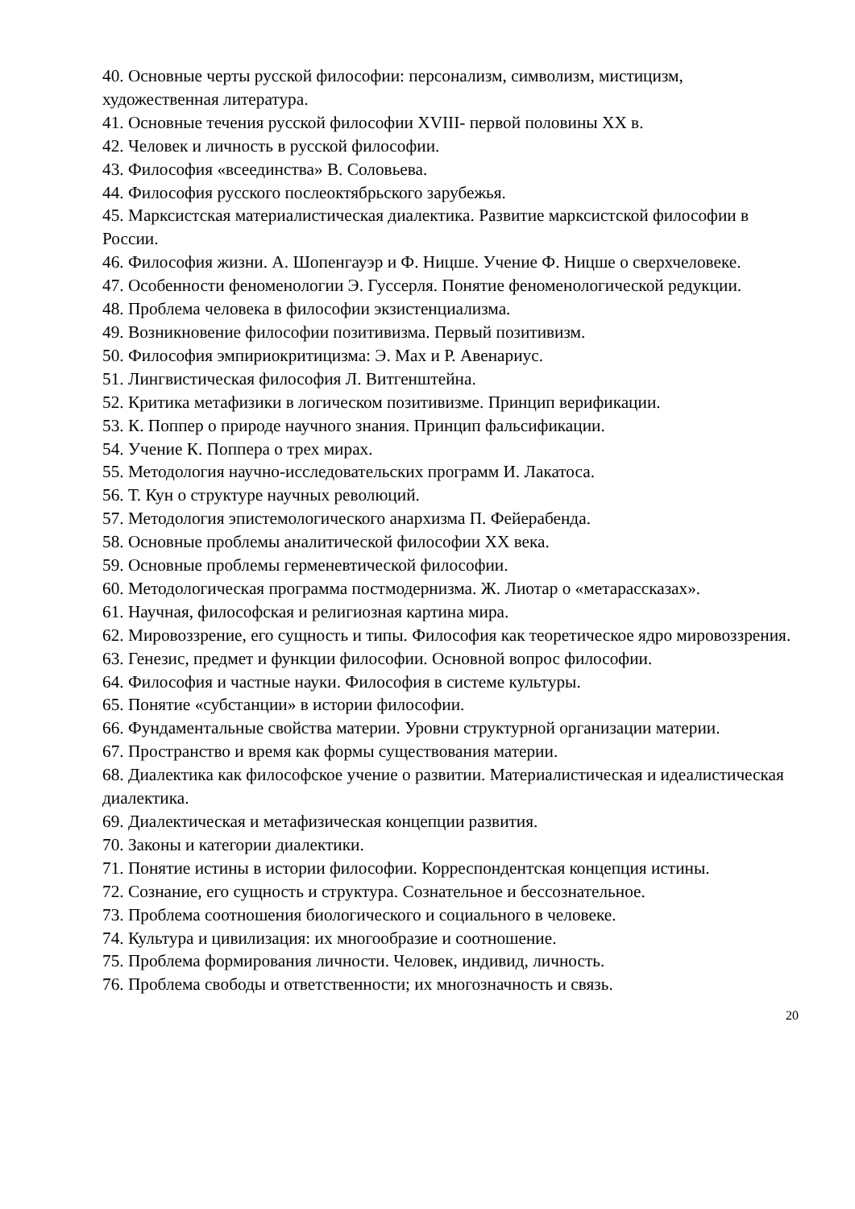40. Основные черты русской философии: персонализм, символизм, мистицизм, художественная литература.
41. Основные течения русской философии XVIII- первой половины XX в.
42. Человек и личность в русской философии.
43. Философия «всеединства» В. Соловьева.
44. Философия русского послеоктябрьского зарубежья.
45. Марксистская материалистическая диалектика. Развитие марксистской философии в России.
46. Философия жизни. А. Шопенгауэр и Ф. Ницше. Учение Ф. Ницше о сверхчеловеке.
47. Особенности феноменологии Э. Гуссерля. Понятие феноменологической редукции.
48. Проблема человека в философии экзистенциализма.
49. Возникновение философии позитивизма. Первый позитивизм.
50. Философия эмпириокритицизма: Э. Мах и Р. Авенариус.
51. Лингвистическая философия Л. Витгенштейна.
52. Критика метафизики в логическом позитивизме. Принцип верификации.
53. К. Поппер о природе научного знания. Принцип фальсификации.
54. Учение К. Поппера о трех мирах.
55. Методология научно-исследовательских программ И. Лакатоса.
56. Т. Кун о структуре научных революций.
57. Методология эпистемологического анархизма П. Фейерабенда.
58. Основные проблемы аналитической философии XX века.
59. Основные проблемы герменевтической философии.
60. Методологическая программа постмодернизма. Ж. Лиотар о «метарассказах».
61. Научная, философская и религиозная картина мира.
62. Мировоззрение, его сущность и типы. Философия как теоретическое ядро мировоззрения.
63. Генезис, предмет и функции философии. Основной вопрос философии.
64. Философия и частные науки. Философия в системе культуры.
65. Понятие «субстанции» в истории философии.
66. Фундаментальные свойства материи. Уровни структурной организации материи.
67. Пространство и время как формы существования материи.
68. Диалектика как философское учение о развитии. Материалистическая и идеалистическая диалектика.
69. Диалектическая и метафизическая концепции развития.
70. Законы и категории диалектики.
71. Понятие истины в истории философии. Корреспондентская концепция истины.
72. Сознание, его сущность и структура. Сознательное и бессознательное.
73. Проблема соотношения биологического и социального в человеке.
74. Культура и цивилизация: их многообразие и соотношение.
75. Проблема формирования личности. Человек, индивид, личность.
76. Проблема свободы и ответственности; их многозначность и связь.
20